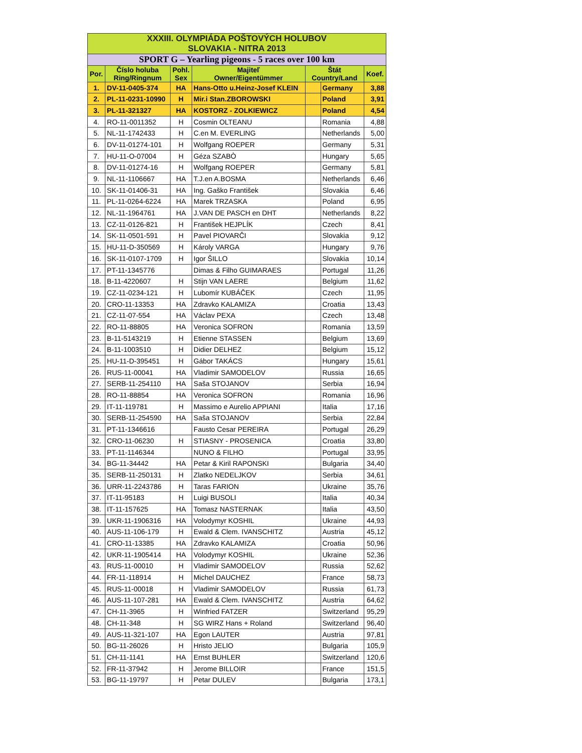| XXXIII. OLYMPIÁDA POŠTOVÝCH HOLUBOV SLOVAKIA - NITRA 2013 | | | | | | |
| SPORT G – Yearling pigeons - 5 races over 100 km | | | | | | |
| Por. | Číslo holuba Ring/Ringnum | Pohl. Sex | Majiteľ Owner/Eigentümmer | Štát Country/Land | | Koef. |
| 1. | DV-11-0405-374 | HA | Hans-Otto u.Heinz-Josef KLEIN | | Germany | 3,88 |
| 2. | PL-11-0231-10990 | H | Mir.i Stan.ZBOROWSKI | | Poland | 3,91 |
| 3. | PL-11-321327 | HA | KOSTORZ - ZOLKIEWICZ | | Poland | 4,54 |
| 4. | RO-11-0011352 | H | Cosmin OLTEANU | | Romania | 4,88 |
| 5. | NL-11-1742433 | H | C.en M. EVERLING | | Netherlands | 5,00 |
| 6. | DV-11-01274-101 | H | Wolfgang ROEPER | | Germany | 5,31 |
| 7. | HU-11-O-07004 | H | Géza SZABÒ | | Hungary | 5,65 |
| 8. | DV-11-01274-16 | H | Wolfgang ROEPER | | Germany | 5,81 |
| 9. | NL-11-1106667 | HA | T.J.en A.BOSMA | | Netherlands | 6,46 |
| 10. | SK-11-01406-31 | HA | Ing. Gaško František | | Slovakia | 6,46 |
| 11. | PL-11-0264-6224 | HA | Marek TRZASKA | | Poland | 6,95 |
| 12. | NL-11-1964761 | HA | J.VAN DE PASCH en DHT | | Netherlands | 8,22 |
| 13. | CZ-11-0126-821 | H | František HEJPLÍK | | Czech | 8,41 |
| 14. | SK-11-0501-591 | H | Pavel PIOVARČI | | Slovakia | 9,12 |
| 15. | HU-11-D-350569 | H | Károly VARGA | | Hungary | 9,76 |
| 16. | SK-11-0107-1709 | H | Igor ŠILLO | | Slovakia | 10,14 |
| 17. | PT-11-1345776 | | Dimas & Filho GUIMARAES | | Portugal | 11,26 |
| 18. | B-11-4220607 | H | Stijn VAN LAERE | | Belgium | 11,62 |
| 19. | CZ-11-0234-121 | H | Lubomír KUBÁČEK | | Czech | 11,95 |
| 20. | CRO-11-13353 | HA | Zdravko KALAMIZA | | Croatia | 13,43 |
| 21. | CZ-11-07-554 | HA | Václav PEXA | | Czech | 13,48 |
| 22. | RO-11-88805 | HA | Veronica SOFRON | | Romania | 13,59 |
| 23. | B-11-5143219 | H | Etienne STASSEN | | Belgium | 13,69 |
| 24. | B-11-1003510 | H | Didier DELHEZ | | Belgium | 15,12 |
| 25. | HU-11-D-395451 | H | Gábor TAKÁCS | | Hungary | 15,61 |
| 26. | RUS-11-00041 | HA | Vladimir SAMODELOV | | Russia | 16,65 |
| 27. | SERB-11-254110 | HA | Saša STOJANOV | | Serbia | 16,94 |
| 28. | RO-11-88854 | HA | Veronica SOFRON | | Romania | 16,96 |
| 29. | IT-11-119781 | H | Massimo e Aurelio APPIANI | | Italia | 17,16 |
| 30. | SERB-11-254590 | HA | Saša STOJANOV | | Serbia | 22,84 |
| 31. | PT-11-1346616 | | Fausto Cesar PEREIRA | | Portugal | 26,29 |
| 32. | CRO-11-06230 | H | STIASNY - PROSENICA | | Croatia | 33,80 |
| 33. | PT-11-1146344 | | NUNO & FILHO | | Portugal | 33,95 |
| 34. | BG-11-34442 | HA | Petar & Kiril RAPONSKI | | Bulgaria | 34,40 |
| 35. | SERB-11-250131 | H | Zlatko NEDELJKOV | | Serbia | 34,61 |
| 36. | URR-11-2243786 | H | Taras FARION | | Ukraine | 35,76 |
| 37. | IT-11-95183 | H | Luigi BUSOLI | | Italia | 40,34 |
| 38. | IT-11-157625 | HA | Tomasz NASTERNAK | | Italia | 43,50 |
| 39. | UKR-11-1906316 | HA | Volodymyr KOSHIL | | Ukraine | 44,93 |
| 40. | AUS-11-106-179 | H | Ewald & Clem. IVANSCHITZ | | Austria | 45,12 |
| 41. | CRO-11-13385 | HA | Zdravko KALAMIZA | | Croatia | 50,96 |
| 42. | UKR-11-1905414 | HA | Volodymyr KOSHIL | | Ukraine | 52,36 |
| 43. | RUS-11-00010 | H | Vladimir SAMODELOV | | Russia | 52,62 |
| 44. | FR-11-118914 | H | Michel DAUCHEZ | | France | 58,73 |
| 45. | RUS-11-00018 | H | Vladimir SAMODELOV | | Russia | 61,73 |
| 46. | AUS-11-107-281 | HA | Ewald & Clem. IVANSCHITZ | | Austria | 64,62 |
| 47. | CH-11-3965 | H | Winfried FATZER | | Switzerland | 95,29 |
| 48. | CH-11-348 | H | SG WIRZ Hans + Roland | | Switzerland | 96,40 |
| 49. | AUS-11-321-107 | HA | Egon LAUTER | | Austria | 97,81 |
| 50. | BG-11-26026 | H | Hristo JELIO | | Bulgaria | 105,9 |
| 51. | CH-11-1141 | HA | Ernst BUHLER | | Switzerland | 120,6 |
| 52. | FR-11-37942 | H | Jerome BILLOIR | | France | 151,5 |
| 53. | BG-11-19797 | H | Petar DULEV | | Bulgaria | 173,1 |